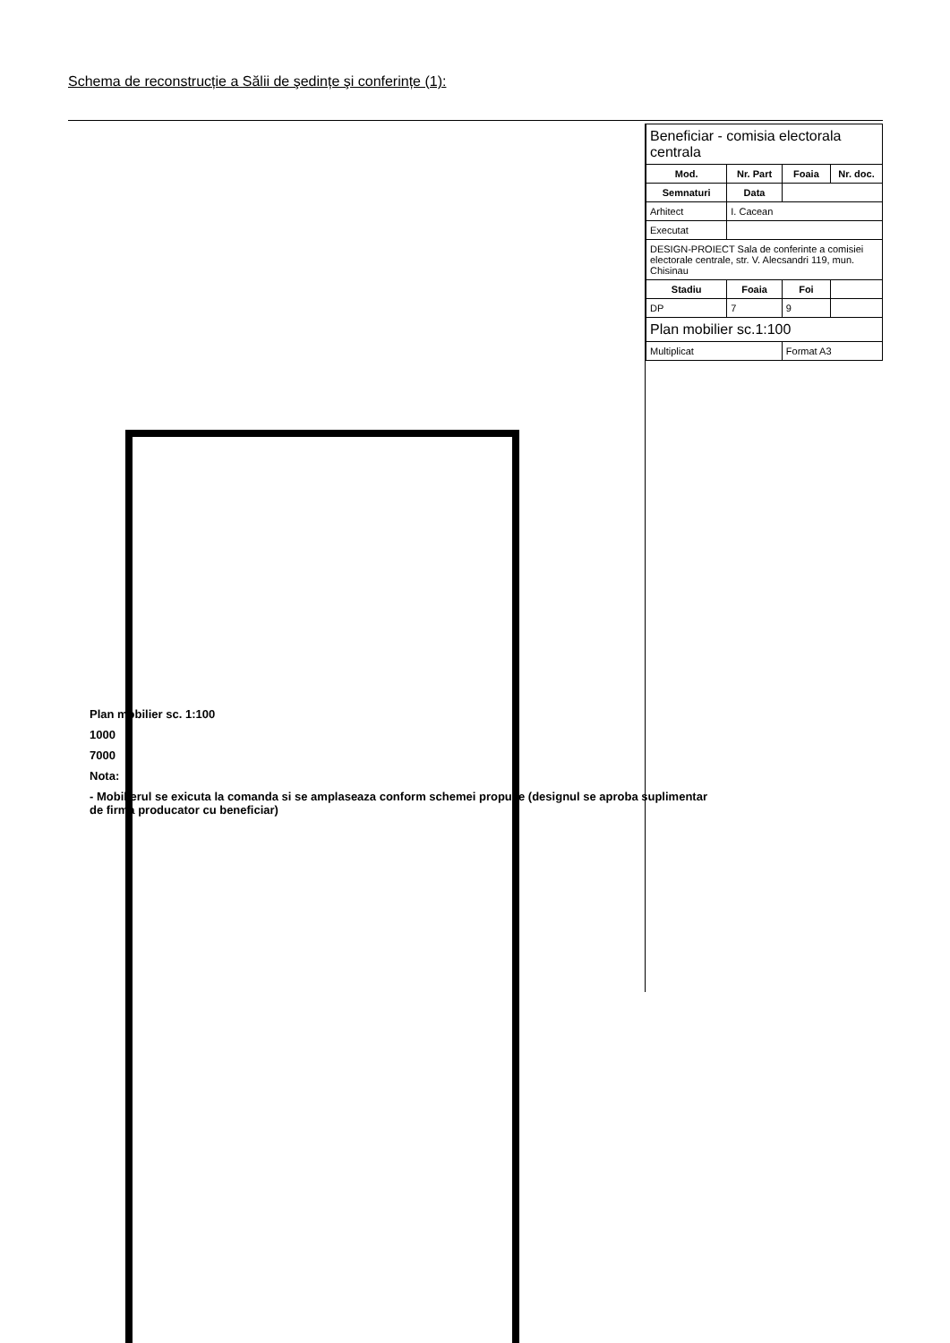Schema de reconstrucție a Sălii de şedințe şi conferințe (1):
Plan mobilier sc. 1:100
1000
7000
Nota:
- Mobilierul se exicuta la comanda si se amplaseaza conform schemei propuse (designul se aproba suplimentar de firma producator cu beneficiar)
| Beneficiar - comisia electorala centrala | | | |
| Mod. | Nr. Part | Foaia | Nr. doc. |
| Semnaturi | Data | | |
| Arhitect | I. Cacean | | |
| Executat | | | |
| DESIGN-PROIECT Sala de conferinte a comisiei electorale centrale, str. V. Alecsandri 119, mun. Chisinau | | | |
| Stadiu | Foaia | Foi | |
| DP | 7 | 9 | |
| Plan mobilier sc.1:100 | | | |
| Multiplicat | | Format A3 | |